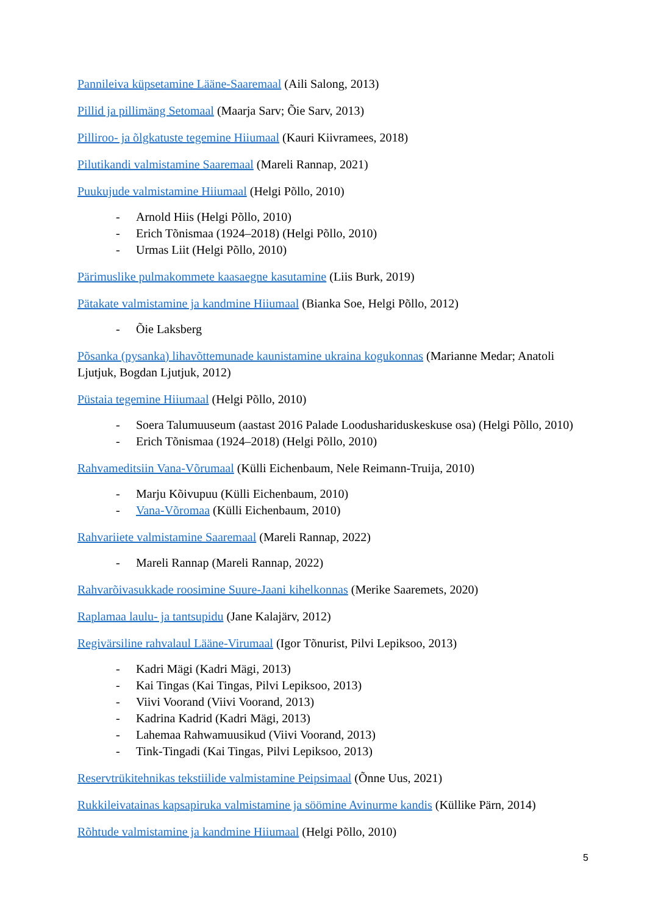Pannileiva küpsetamine Lääne-Saaremaal (Aili Salong, 2013)
Pillid ja pillimäng Setomaal (Maarja Sarv; Õie Sarv, 2013)
Pilliroo- ja õlgkatuste tegemine Hiiumaal (Kauri Kiivramees, 2018)
Pilutikandi valmistamine Saaremaal (Mareli Rannap, 2021)
Puukujude valmistamine Hiiumaal (Helgi Põllo, 2010)
- Arnold Hiis (Helgi Põllo, 2010)
- Erich Tõnismaa (1924–2018) (Helgi Põllo, 2010)
- Urmas Liit (Helgi Põllo, 2010)
Pärimuslike pulmakommete kaasaegne kasutamine (Liis Burk, 2019)
Pätakate valmistamine ja kandmine Hiiumaal (Bianka Soe, Helgi Põllo, 2012)
- Õie Laksberg
Põsanka (pysanka) lihavõttemunade kaunistamine ukraina kogukonnas (Marianne Medar; Anatoli Ljutjuk, Bogdan Ljutjuk, 2012)
Püstaia tegemine Hiiumaal (Helgi Põllo, 2010)
- Soera Talumuuseum (aastast 2016 Palade Loodushariduskeskuse osa) (Helgi Põllo, 2010)
- Erich Tõnismaa (1924–2018) (Helgi Põllo, 2010)
Rahvameditsiin Vana-Võrumaal (Külli Eichenbaum, Nele Reimann-Truija, 2010)
- Marju Kõivupuu (Külli Eichenbaum, 2010)
- Vana-Võromaa (Külli Eichenbaum, 2010)
Rahvariiete valmistamine Saaremaal (Mareli Rannap, 2022)
- Mareli Rannap (Mareli Rannap, 2022)
Rahvarõivasukkade roosimine Suure-Jaani kihelkonnas (Merike Saaremets, 2020)
Raplamaa laulu- ja tantsupidu (Jane Kalajärv, 2012)
Regivärsiline rahvalaul Lääne-Virumaal (Igor Tõnurist, Pilvi Lepiksoo, 2013)
- Kadri Mägi (Kadri Mägi, 2013)
- Kai Tingas (Kai Tingas, Pilvi Lepiksoo, 2013)
- Viivi Voorand (Viivi Voorand, 2013)
- Kadrina Kadrid (Kadri Mägi, 2013)
- Lahemaa Rahwamuusikud (Viivi Voorand, 2013)
- Tink-Tingadi (Kai Tingas, Pilvi Lepiksoo, 2013)
Reservtrükitehnikas tekstiilide valmistamine Peipsimaal (Õnne Uus, 2021)
Rukkileivatainas kapsapiruka valmistamine ja söömine Avinurme kandis (Küllike Pärn, 2014)
Rõhtude valmistamine ja kandmine Hiiumaal (Helgi Põllo, 2010)
5